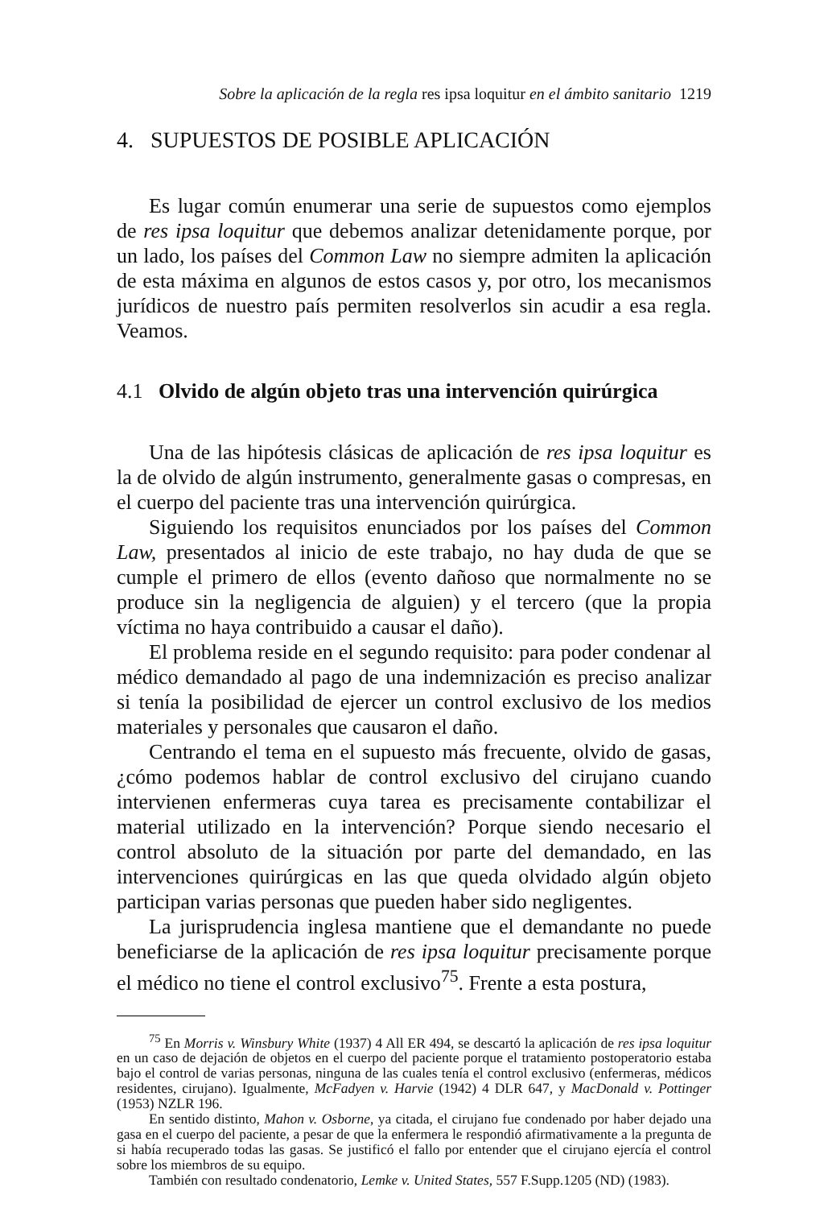Sobre la aplicación de la regla res ipsa loquitur en el ámbito sanitario 1219
4. SUPUESTOS DE POSIBLE APLICACIÓN
Es lugar común enumerar una serie de supuestos como ejemplos de res ipsa loquitur que debemos analizar detenidamente porque, por un lado, los países del Common Law no siempre admiten la aplicación de esta máxima en algunos de estos casos y, por otro, los mecanismos jurídicos de nuestro país permiten resolverlos sin acudir a esa regla. Veamos.
4.1 Olvido de algún objeto tras una intervención quirúrgica
Una de las hipótesis clásicas de aplicación de res ipsa loquitur es la de olvido de algún instrumento, generalmente gasas o compresas, en el cuerpo del paciente tras una intervención quirúrgica.
Siguiendo los requisitos enunciados por los países del Common Law, presentados al inicio de este trabajo, no hay duda de que se cumple el primero de ellos (evento dañoso que normalmente no se produce sin la negligencia de alguien) y el tercero (que la propia víctima no haya contribuido a causar el daño).
El problema reside en el segundo requisito: para poder condenar al médico demandado al pago de una indemnización es preciso analizar si tenía la posibilidad de ejercer un control exclusivo de los medios materiales y personales que causaron el daño.
Centrando el tema en el supuesto más frecuente, olvido de gasas, ¿cómo podemos hablar de control exclusivo del cirujano cuando intervienen enfermeras cuya tarea es precisamente contabilizar el material utilizado en la intervención? Porque siendo necesario el control absoluto de la situación por parte del demandado, en las intervenciones quirúrgicas en las que queda olvidado algún objeto participan varias personas que pueden haber sido negligentes.
La jurisprudencia inglesa mantiene que el demandante no puede beneficiarse de la aplicación de res ipsa loquitur precisamente porque el médico no tiene el control exclusivo<sup>75</sup>. Frente a esta postura,
<sup>75</sup> En Morris v. Winsbury White (1937) 4 All ER 494, se descartó la aplicación de res ipsa loquitur en un caso de dejación de objetos en el cuerpo del paciente porque el tratamiento postoperatorio estaba bajo el control de varias personas, ninguna de las cuales tenía el control exclusivo (enfermeras, médicos residentes, cirujano). Igualmente, McFadyen v. Harvie (1942) 4 DLR 647, y MacDonald v. Pottinger (1953) NZLR 196.
En sentido distinto, Mahon v. Osborne, ya citada, el cirujano fue condenado por haber dejado una gasa en el cuerpo del paciente, a pesar de que la enfermera le respondió afirmativamente a la pregunta de si había recuperado todas las gasas. Se justificó el fallo por entender que el cirujano ejercía el control sobre los miembros de su equipo.
También con resultado condenatorio, Lemke v. United States, 557 F.Supp.1205 (ND) (1983).